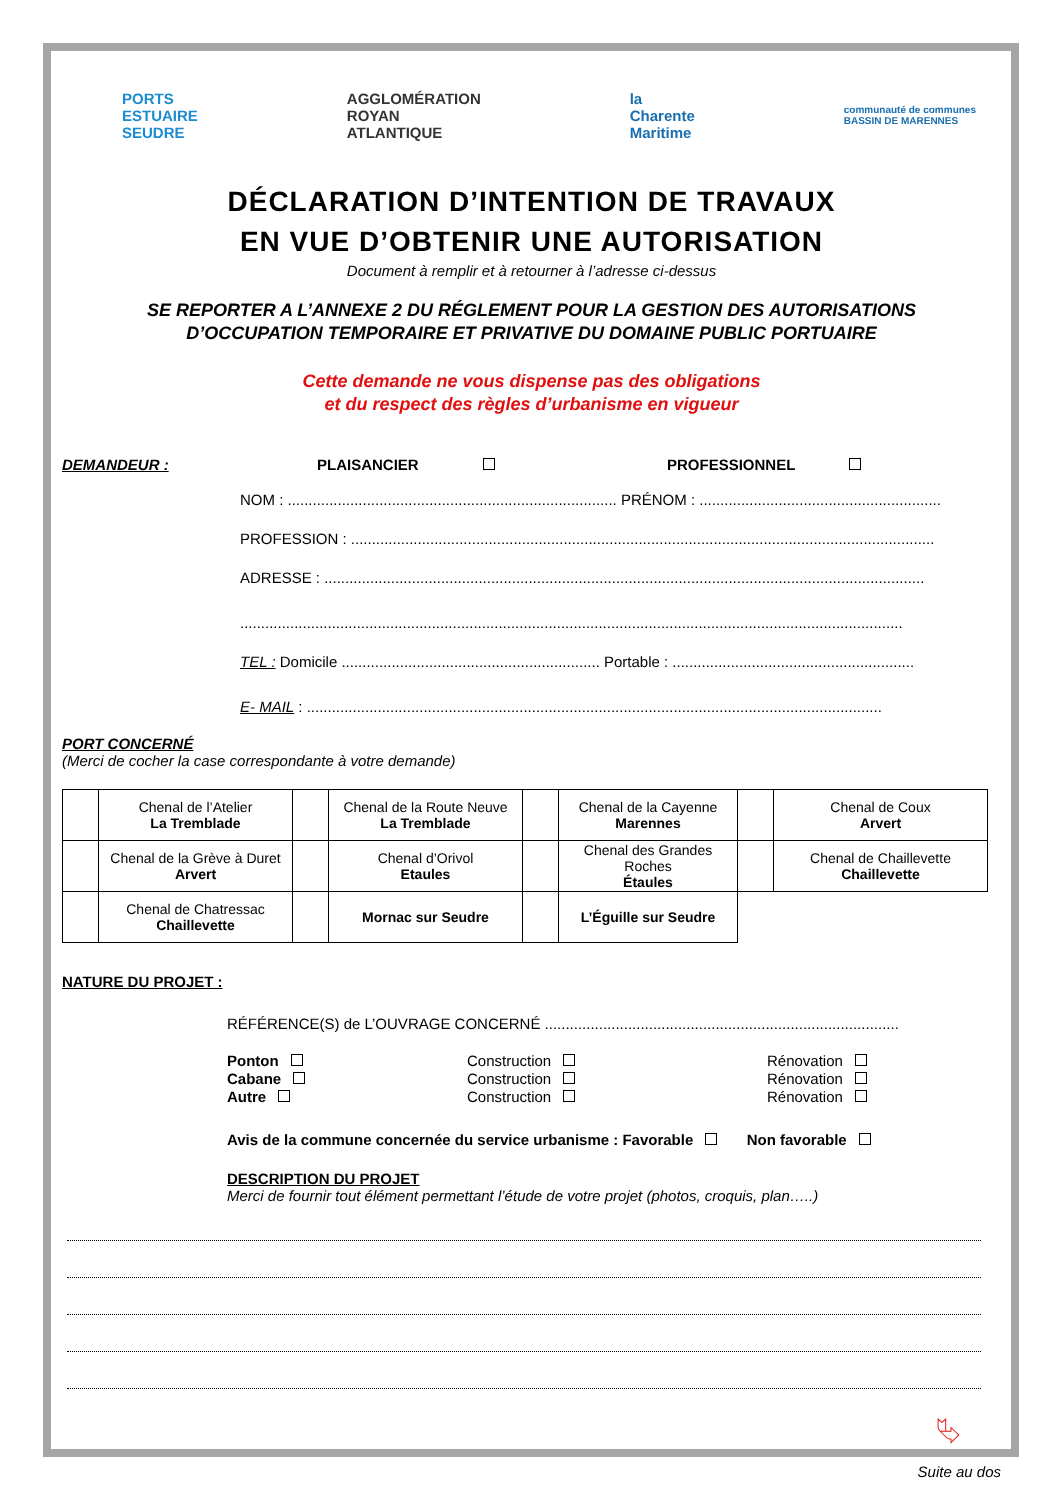PORTS
ESTUAIRE
SEUDRE
AGGLOMÉRATION
ROYAN
ATLANTIQUE
la
Charente
Maritime
communauté de communes
BASSIN DE MARENNES
DÉCLARATION D’INTENTION DE TRAVAUX
EN VUE D’OBTENIR UNE AUTORISATION
Document à remplir et à retourner à l’adresse ci-dessus
SE REPORTER A L’ANNEXE 2 DU RÉGLEMENT POUR LA GESTION DES AUTORISATIONS
D’OCCUPATION TEMPORAIRE ET PRIVATIVE DU DOMAINE PUBLIC PORTUAIRE
Cette demande ne vous dispense pas des obligations
et du respect des règles d’urbanisme en vigueur
DEMANDEUR : PLAISANCIER PROFESSIONNEL
NOM : ............................................................................... PRÉNOM : ..........................................................
PROFESSION : ............................................................................................................................................
ADRESSE : ................................................................................................................................................
...............................................................................................................................................................
TEL : Domicile .............................................................. Portable : ..........................................................
E- MAIL : ..........................................................................................................................................
PORT CONCERNÉ
(Merci de cocher la case correspondante à votre demande)
| | Chenal de l’Atelier La Tremblade | | Chenal de la Route Neuve La Tremblade | | Chenal de la Cayenne Marennes | | Chenal de Coux Arvert |
| | Chenal de la Grève à Duret Arvert | | Chenal d’Orivol Etaules | | Chenal des Grandes Roches Étaules | | Chenal de Chaillevette Chaillevette |
| | Chenal de Chatressac Chaillevette | | Mornac sur Seudre | | L’Éguille sur Seudre | | |
NATURE DU PROJET :
RÉFÉRENCE(S) de L’OUVRAGE CONCERNÉ .....................................................................................
Ponton Construction Rénovation Cabane Construction Rénovation Autre Construction Rénovation
Avis de la commune concernée du service urbanisme : Favorable Non favorable
DESCRIPTION DU PROJET
Merci de fournir tout élément permettant l’étude de votre projet (photos, croquis, plan…..)
⮱
Suite au dos